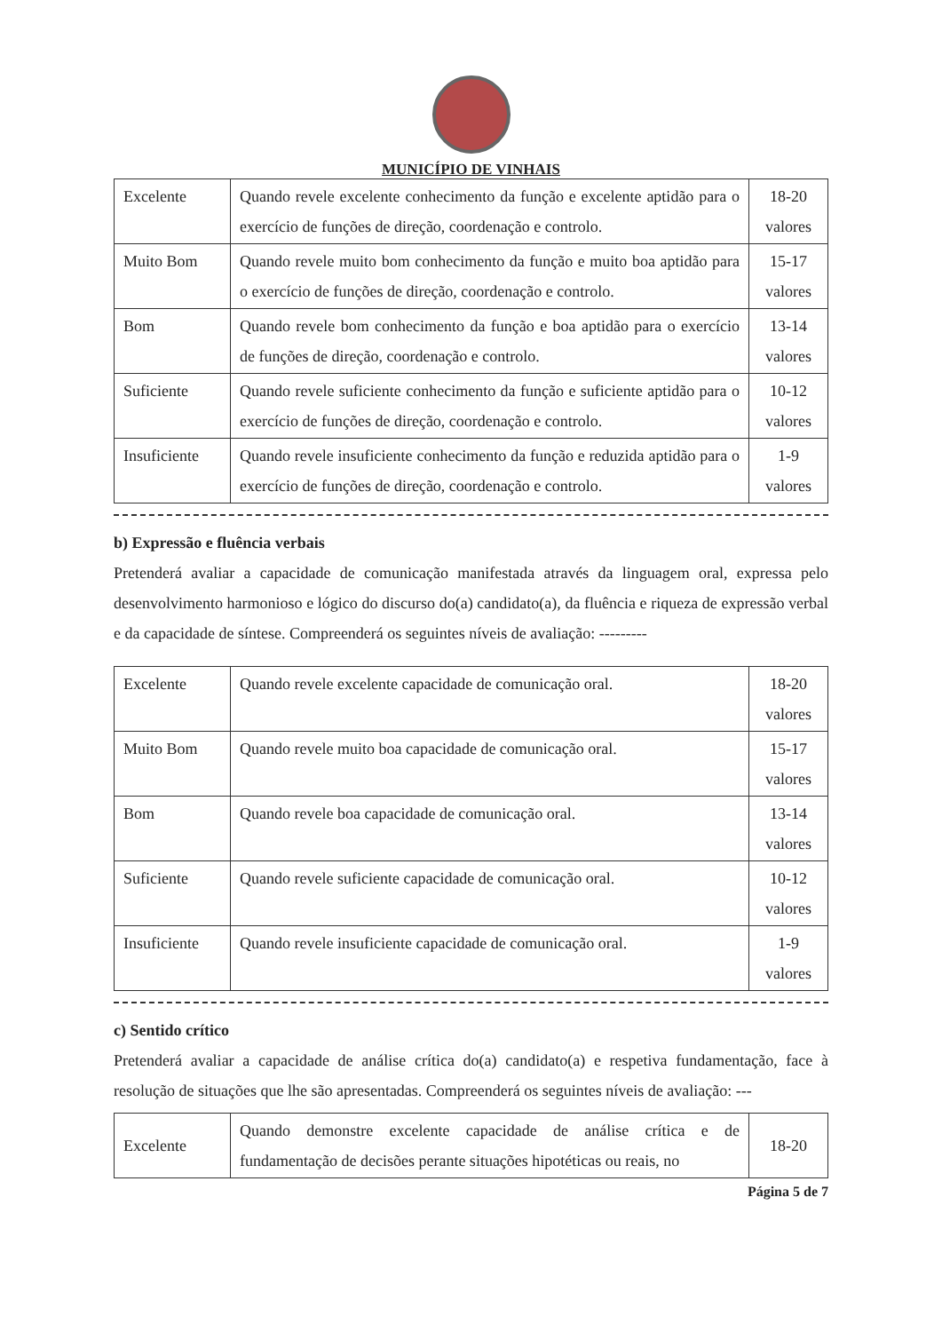MUNICÍPIO DE VINHAIS
| Excelente | Quando revele excelente conhecimento da função e excelente aptidão para o exercício de funções de direção, coordenação e controlo. | 18-20 valores |
| Muito Bom | Quando revele muito bom conhecimento da função e muito boa aptidão para o exercício de funções de direção, coordenação e controlo. | 15-17 valores |
| Bom | Quando revele bom conhecimento da função e boa aptidão para o exercício de funções de direção, coordenação e controlo. | 13-14 valores |
| Suficiente | Quando revele suficiente conhecimento da função e suficiente aptidão para o exercício de funções de direção, coordenação e controlo. | 10-12 valores |
| Insuficiente | Quando revele insuficiente conhecimento da função e reduzida aptidão para o exercício de funções de direção, coordenação e controlo. | 1-9 valores |
b) Expressão e fluência verbais
Pretenderá avaliar a capacidade de comunicação manifestada através da linguagem oral, expressa pelo desenvolvimento harmonioso e lógico do discurso do(a) candidato(a), da fluência e riqueza de expressão verbal e da capacidade de síntese. Compreenderá os seguintes níveis de avaliação: ---------
| Excelente | Quando revele excelente capacidade de comunicação oral. | 18-20 valores |
| Muito Bom | Quando revele muito boa capacidade de comunicação oral. | 15-17 valores |
| Bom | Quando revele boa capacidade de comunicação oral. | 13-14 valores |
| Suficiente | Quando revele suficiente capacidade de comunicação oral. | 10-12 valores |
| Insuficiente | Quando revele insuficiente capacidade de comunicação oral. | 1-9 valores |
c) Sentido crítico
Pretenderá avaliar a capacidade de análise crítica do(a) candidato(a) e respetiva fundamentação, face à resolução de situações que lhe são apresentadas. Compreenderá os seguintes níveis de avaliação: ---
| Excelente | Quando demonstre excelente capacidade de análise crítica e de fundamentação de decisões perante situações hipotéticas ou reais, no | 18-20 |
Página 5 de 7